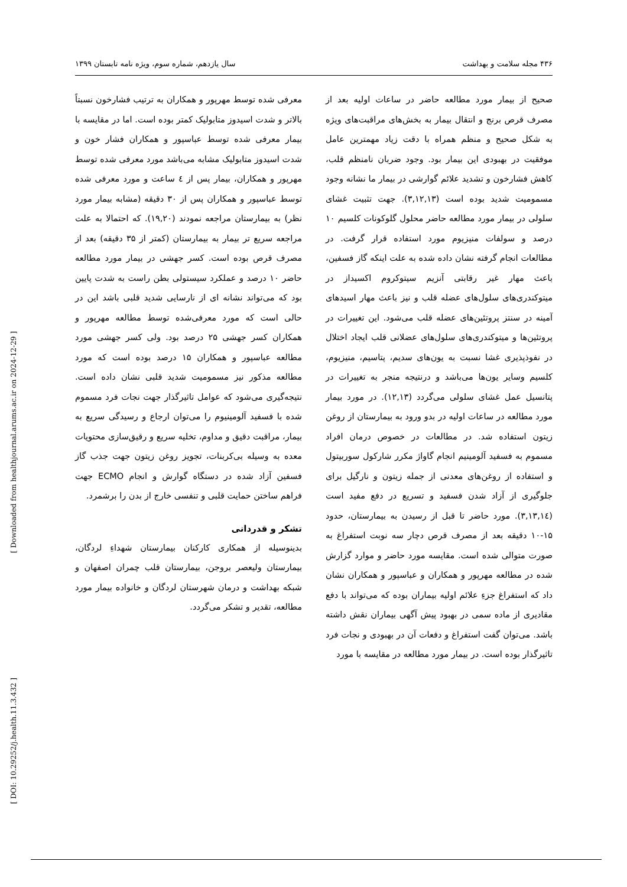۴۳۶ مجله سلامت و بهداشت سال یازدهم، شماره سوم، ویژه نامه تابستان ۱۳۹۹
صحیح از بیمار مورد مطالعه حاضر در ساعات اولیه بعد از مصرف قرص برنج و انتقال بیمار به بخش‌های مراقبت‌های ویژه به شکل صحیح و منظم همراه با دقت زیاد مهمترین عامل موفقیت در بهبودی این بیمار بود. وجود ضربان نامنظم قلب، کاهش فشارخون و تشدید علائم گوارشی در بیمار ما نشانه وجود مسمومیت شدید بوده است (۳,۱۲,۱۳). جهت تثبیت غشای سلولی در بیمار مورد مطالعه حاضر محلول گلوکونات کلسیم ۱۰ درصد و سولفات منیزیوم مورد استفاده قرار گرفت. در مطالعات انجام گرفته نشان داده شده به علت اینکه گاز فسفین، باعث مهار غیر رقابتی آنزیم سیتوکروم اکسیداز در میتوکندری‌های سلول‌های عضله قلب و نیز باعث مهار اسیدهای آمینه در سنتز پروتئین‌های عضله قلب می‌شود. این تغییرات در پروتئین‌ها و میتوکندری‌های سلول‌های عضلانی قلب ایجاد اختلال در نفوذپذیری غشا نسبت به یون‌های سدیم، پتاسیم، منیزیوم، کلسیم وسایر یون‌ها می‌باشد و درنتیجه منجر به تغییرات در پتانسیل عمل غشای سلولی می‌گردد (۱۲,۱۳). در مورد بیمار مورد مطالعه در ساعات اولیه در بدو ورود به بیمارستان از روغن زیتون استفاده شد. در مطالعات در خصوص درمان افراد مسموم به فسفید آلومینیم انجام گاواژ مکرر شارکول سوربیتول و استفاده از روغن‌های معدنی از جمله زیتون و نارگیل برای جلوگیری از آزاد شدن فسفید و تسریع در دفع مفید است (۳,۱۳,۱٤). مورد حاضر تا قبل از رسیدن به بیمارستان، حدود ۱۵-۱۰ دقیقه بعد از مصرف قرص دچار سه نوبت استفراغ به صورت متوالی شده است. مقایسه مورد حاضر و موارد گزارش شده در مطالعه مهرپور و همکاران و عباسپور و همکاران نشان داد که استفراغ جزءِ علائم اولیه بیماران بوده که می‌تواند با دفع مقادیری از ماده سمی در بهبود پیش آگهی بیماران نقش داشته باشد. می‌توان گفت استفراغ و دفعات آن در بهبودی و نجات فرد تاثیرگذار بوده است. در بیمار مورد مطالعه در مقایسه با مورد
معرفی شده توسط مهرپور و همکاران به ترتیب فشارخون نسبتاً بالاتر و شدت اسیدوز متابولیک کمتر بوده است. اما در مقایسه با بیمار معرفی شده توسط عباسپور و همکاران فشار خون و شدت اسیدوز متابولیک مشابه می‌باشد مورد معرفی شده توسط مهرپور و همکاران، بیمار پس از ٤ ساعت و مورد معرفی شده توسط عباسپور و همکاران پس از ۳۰ دقیقه (مشابه بیمار مورد نظر) به بیمارستان مراجعه نمودند (۱۹,۲۰). که احتمالا به علت مراجعه سریع تر بیمار به بیمارستان (کمتر از ۳۵ دقیقه) بعد از مصرف قرص بوده است. کسر جهشی در بیمار مورد مطالعه حاضر ۱۰ درصد و عملکرد سیستولی بطن راست به شدت پایین بود که می‌تواند نشانه ای از نارسایی شدید قلبی باشد این در حالی است که مورد معرفی‌شده توسط مطالعه مهرپور و همکاران کسر جهشی ۲۵ درصد بود. ولی کسر جهشی مورد مطالعه عباسپور و همکاران ۱۵ درصد بوده است که مورد مطالعه مذکور نیز مسمومیت شدید قلبی نشان داده است. نتیجه‌گیری می‌شود که عوامل تاثیرگذار جهت نجات فرد مسموم شده با فسفید آلومینیوم را می‌توان ارجاع و رسیدگی سریع به بیمار، مراقبت دقیق و مداوم، تخلیه سریع و رقیق‌سازی محتویات معده به وسیله بی‌کربنات، تجویز روغن زیتون جهت جذب گاز فسفین آزاد شده در دستگاه گوارش و انجام ECMO جهت فراهم ساختن حمایت قلبی و تنفسی خارج از بدن را برشمرد.
تشکر و قدردانی
بدینوسیله از همکاری کارکنان بیمارستان شهداءِ لردگان، بیمارستان ولیعصر بروجن، بیمارستان قلب چمران اصفهان و شبکه بهداشت و درمان شهرستان لردگان و خانواده بیمار مورد مطالعه، تقدیر و تشکر می‌گردد.
[ Downloaded from healthjournal.arums.ac.ir on 2024-12-29 ]
[ DOI: 10.29252/j.health.11.3.432 ]